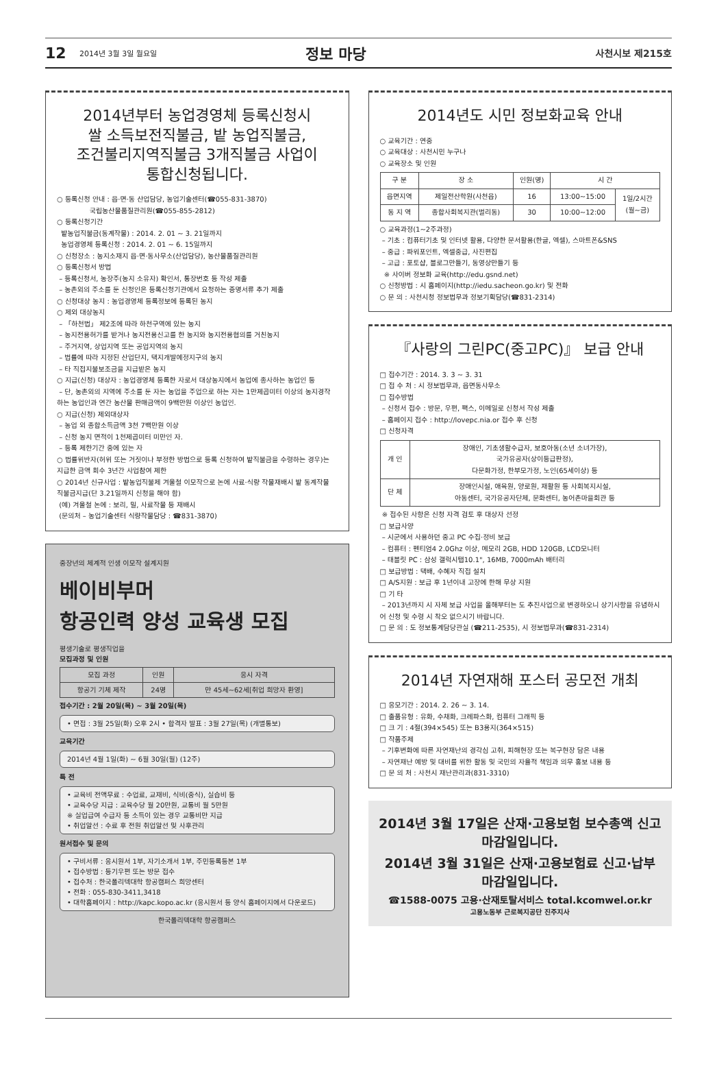12
2014년 3월 3일 월요일
정보 마당
사천시보 제215호
2014년부터 농업경영체 등록신청시
쌀 소득보전직불금, 밭 농업직불금,
조건불리지역직불금 3개직불금 사업이
통합신청됩니다.
○ 등록신청 안내 : 읍·면·동 산업담당, 농업기술센터(☎055-831-3870)
국립농산물품질관리원(☎055-855-2812)
○ 등록신청기간
밭농업직불금(동계작물) : 2014. 2. 01 ~ 3. 21일까지
농업경영체 등록신청 : 2014. 2. 01 ~ 6. 15일까지
○ 신청장소 : 농지소재지 읍·면·동사무소(산업담당), 농산물품질관리원
○ 등록신청서 방법
– 등록신청서, 농장주(농지 소유자) 확인서, 통장번호 등 작성 제출
– 농촌외의 주소를 둔 신청인은 등록신청기관에서 요청하는 증명서류 추가 제출
○ 신청대상 농지 : 농업경영체 등록정보에 등록된 농지
○ 제외 대상농지
– 「하천법」 제2조에 따라 하천구역에 있는 농지
– 농지전용허가를 받거나 농지전용신고를 한 농지와 농지전용협의를 거친농지
– 주거지역, 상업지역 또는 공업지역의 농지
– 법률에 따라 지정된 산업단지, 택지개발예정지구의 농지
– 타 직접지불보조금을 지급받은 농지
○ 지급(신청) 대상자 : 농업경영체 등록한 자로서 대상농지에서 농업에 종사하는 농업인 등
– 단, 농촌외의 지역에 주소를 둔 자는 농업을 주업으로 하는 자는 1만제곱미터 이상의 농지경작 하는 농업인과 연간 농산물 판매금액이 9백만원 이상인 농업인.
○ 지급(신청) 제외대상자
– 농업 외 종합소득금액 3천 7백만원 이상
– 신청 농지 면적이 1천제곱미터 미만인 자.
– 등록 제한기간 중에 있는 자
○ 법률위반자(허위 또는 거짓이나 부정한 방법으로 등록 신청하여 밭직불금을 수령하는 경우)는 지급한 금액 회수 3년간 사업참여 제한
○ 2014년 신규사업 : 밭농업직불제 겨울철 이모작으로 논에 사료·식량 작물재배시 밭 동계작물 직불금지급(단 3.21일까지 신청을 해야 함)
(예) 겨울철 논에 : 보리, 밀, 사료작물 등 재배시
(문의처 – 농업기술센터 식량작물담당 : ☎831-3870)
중장년의 체계적 인생 이모작 설계지원
베이비부머
항공인력 양성 교육생 모집
평생기술로 평생직업을
모집과정 및 인원
| 모집 과정 | 인원 | 응시 자격 |
| --- | --- | --- |
| 항공기 기체 제작 | 24명 | 만 45세~62세[취업 희망자 환영] |
접수기간 : 2월 20일(목) ~ 3월 20일(목)
• 면접 : 3월 25일(화) 오후 2시 • 합격자 발표 : 3월 27일(목) (개별통보)
교육기간
2014년 4월 1일(화) ~ 6월 30일(월) (12주)
특 전
• 교육비 전액무료 : 수업료, 교재비, 식비(중식), 실습비 등
• 교육수당 지급 : 교육수당 월 20만원, 교통비 월 5만원
※ 실업급여 수급자 등 소득이 있는 경우 교통비만 지급
• 취업알선 : 수료 후 전원 취업알선 및 사후관리
원서접수 및 문의
• 구비서류 : 응시원서 1부, 자기소개서 1부, 주민등록등본 1부
• 접수방법 : 등기우편 또는 방문 접수
• 접수처 : 한국폴리텍대학 항공캠퍼스 희망센터
• 전화 : 055-830-3411,3418
• 대학홈페이지 : http://kapc.kopo.ac.kr (응시원서 등 양식 홈페이지에서 다운로드)
한국폴리텍대학 항공캠퍼스
2014년도 시민 정보화교육 안내
○ 교육기간 : 연중
○ 교육대상 : 사천시민 누구나
○ 교육장소 및 인원
| 구 분 | 장 소 | 인원(명) | 시 간 | |
| --- | --- | --- | --- | --- |
| 읍면지역 | 제일전산학원(사천읍) | 16 | 13:00~15:00 | 1일/2시간 (월~금) |
| 동 지 역 | 종합사회복지관(벌리동) | 30 | 10:00~12:00 | |
○ 교육과정(1~2주과정)
– 기초 : 컴퓨터기초 및 인터넷 활용, 다양한 문서활용(한글, 엑셀), 스마트폰&SNS
– 중급 : 파워포인트, 엑셀중급, 사진편집
– 고급 : 포토샵, 블로그만들기, 동영상만들기 등
※ 사이버 정보화 교육(http://edu.gsnd.net)
○ 신청방법 : 시 홈페이지(http://iedu.sacheon.go.kr) 및 전화
○ 문 의 : 사천시청 정보법무과 정보기획담당(☎831-2314)
『사랑의 그린PC(중고PC)』 보급 안내
□ 접수기간 : 2014. 3. 3 ~ 3. 31
□ 접 수 처 : 시 정보법무과, 읍면동사무소
□ 접수방법
– 신청서 접수 : 방문, 우편, 팩스, 이메일로 신청서 작성 제출
– 홈페이지 접수 : http://lovepc.nia.or 접수 후 신청
□ 신청자격
| 개 인 | 장애인, 기초생활수급자, 보호아동(소년 소녀가장), 국가유공자(상이등급판정), 다문화가정, 한부모가정, 노인(65세이상) 등 |
| 단 체 | 장애인시설, 애육원, 양로원, 재활원 등 사회복지시설, 아동센터, 국가유공자단체, 문화센터, 농어촌마을회관 등 |
※ 접수된 사항은 신청 자격 검토 후 대상자 선정
□ 보급사양
– 시군에서 사용하던 중고 PC 수집·정비 보급
– 컴퓨터 : 펜티엄4 2.0Ghz 이상, 메모리 2GB, HDD 120GB, LCD모니터
– 태블릿 PC : 삼성 갤럭시탭10.1", 16MB, 7000mAh 배터리
□ 보급방법 : 택배, 수혜자 직접 설치
□ A/S지원 : 보급 후 1년이내 고장에 한해 무상 지원
□ 기 타
– 2013년까지 시 자체 보급 사업을 올해부터는 도 추진사업으로 변경하오니 상기사항을 유념하시어 신청 및 수령 시 착오 없으시기 바랍니다.
□ 문 의 : 도 정보통계담당관실 (☎211-2535), 시 정보법무과(☎831-2314)
2014년 자연재해 포스터 공모전 개최
□ 응모기간 : 2014. 2. 26 ~ 3. 14.
□ 출품유형 : 유화, 수채화, 크레파스화, 컴퓨터 그래픽 등
□ 크 기 : 4절(394×545) 또는 B3용지(364×515)
□ 작품주제
– 기후변화에 따른 자연재난의 경각심 고취, 피해현장 또는 복구현장 담은 내용
– 자연재난 예방 및 대비를 위한 활동 및 국민의 자율적 책임과 의무 홍보 내용 등
□ 문 의 처 : 사천시 재난관리과(831-3310)
2014년 3월 17일은 산재·고용보험 보수총액 신고 마감일입니다.
2014년 3월 31일은 산재·고용보험료 신고·납부 마감일입니다.
☎1588-0075 고용·산재토탈서비스 total.kcomwel.or.kr
고용노동부 근로복지공단 진주지사